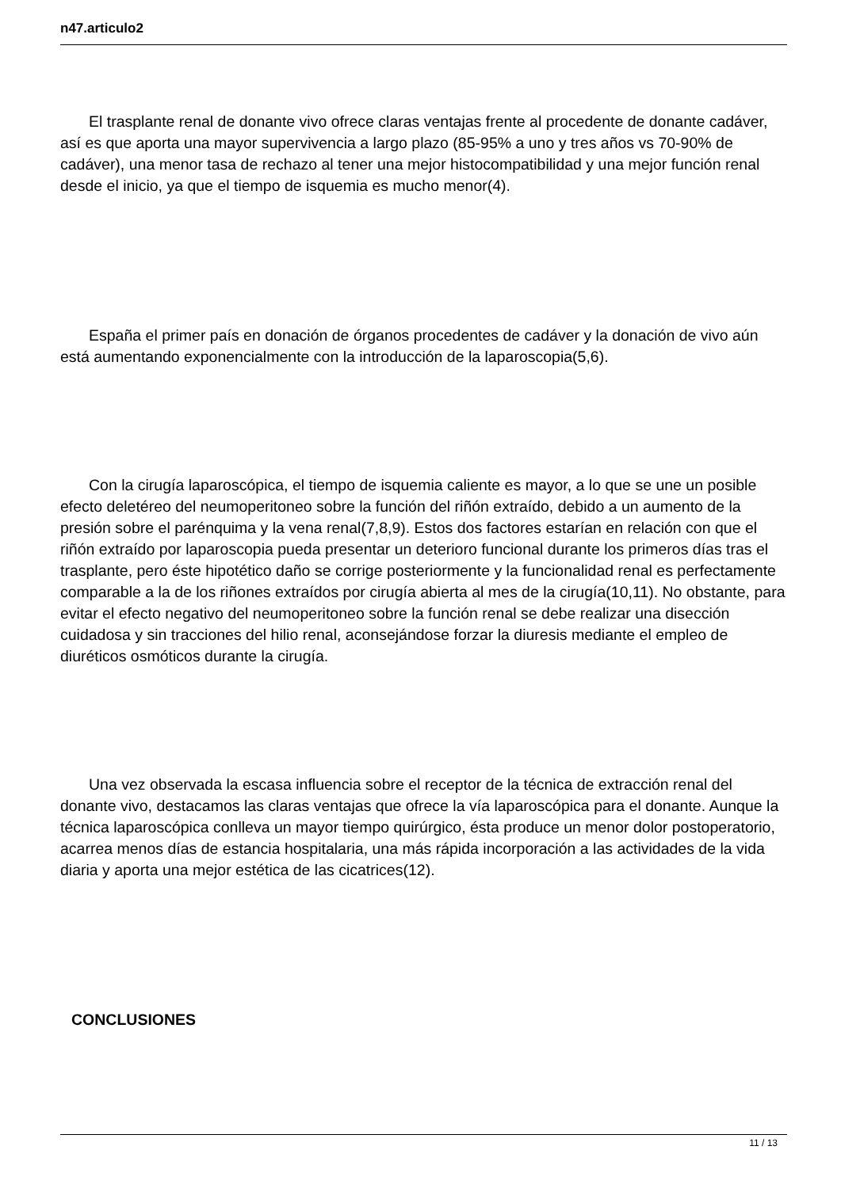n47.articulo2
El trasplante renal de donante vivo ofrece claras ventajas frente al procedente de donante cadáver, así es que aporta una mayor supervivencia a largo plazo (85-95% a uno y tres años vs 70-90% de cadáver), una menor tasa de rechazo al tener una mejor histocompatibilidad y una mejor función renal desde el inicio, ya que el tiempo de isquemia es mucho menor(4).
España el primer país en donación de órganos procedentes de cadáver y la donación de vivo aún está aumentando exponencialmente con la introducción de la laparoscopia(5,6).
Con la cirugía laparoscópica, el tiempo de isquemia caliente es mayor, a lo que se une un posible efecto deletéreo del neumoperitoneo sobre la función del riñón extraído, debido a un aumento de la presión sobre el parénquima y la vena renal(7,8,9). Estos dos factores estarían en relación con que el riñón extraído por laparoscopia pueda presentar un deterioro funcional durante los primeros días tras el trasplante, pero éste hipotético daño se corrige posteriormente y la funcionalidad renal es perfectamente comparable a la de los riñones extraídos por cirugía abierta al mes de la cirugía(10,11). No obstante, para evitar el efecto negativo del neumoperitoneo sobre la función renal se debe realizar una disección cuidadosa y sin tracciones del hilio renal, aconsejándose forzar la diuresis mediante el empleo de diuréticos osmóticos durante la cirugía.
Una vez observada la escasa influencia sobre el receptor de la técnica de extracción renal del donante vivo, destacamos las claras ventajas que ofrece la vía laparoscópica para el donante. Aunque la técnica laparoscópica conlleva un mayor tiempo quirúrgico, ésta produce un menor dolor postoperatorio, acarrea menos días de estancia hospitalaria, una más rápida incorporación a las actividades de la vida diaria y aporta una mejor estética de las cicatrices(12).
CONCLUSIONES
11 / 13